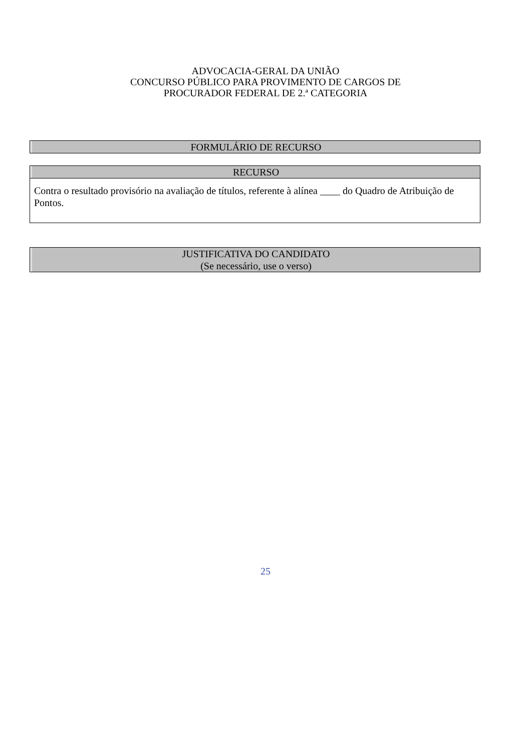ADVOCACIA-GERAL DA UNIÃO
CONCURSO PÚBLICO PARA PROVIMENTO DE CARGOS DE
PROCURADOR FEDERAL DE 2.ª CATEGORIA
FORMULÁRIO DE RECURSO
RECURSO
Contra o resultado provisório na avaliação de títulos, referente à alínea ____ do Quadro de Atribuição de Pontos.
JUSTIFICATIVA DO CANDIDATO
(Se necessário, use o verso)
25